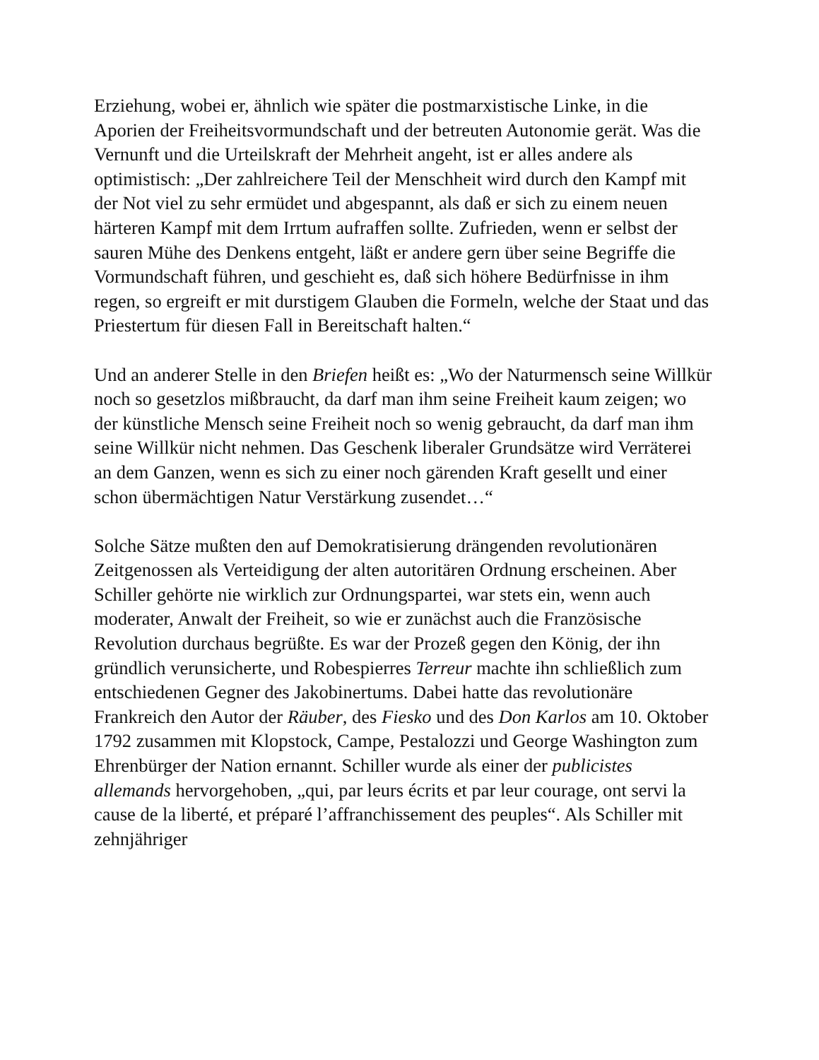Erziehung, wobei er, ähnlich wie später die postmarxistische Linke, in die Aporien der Freiheitsvormundschaft und der betreuten Autonomie gerät. Was die Vernunft und die Urteilskraft der Mehrheit angeht, ist er alles andere als optimistisch: „Der zahlreichere Teil der Menschheit wird durch den Kampf mit der Not viel zu sehr ermüdet und abgespannt, als daß er sich zu einem neuen härteren Kampf mit dem Irrtum aufraffen sollte. Zufrieden, wenn er selbst der sauren Mühe des Denkens entgeht, läßt er andere gern über seine Begriffe die Vormundschaft führen, und geschieht es, daß sich höhere Bedürfnisse in ihm regen, so ergreift er mit durstigem Glauben die Formeln, welche der Staat und das Priestertum für diesen Fall in Bereitschaft halten.“
Und an anderer Stelle in den Briefen heißt es: „Wo der Naturmensch seine Willkür noch so gesetzlos mißbraucht, da darf man ihm seine Freiheit kaum zeigen; wo der künstliche Mensch seine Freiheit noch so wenig gebraucht, da darf man ihm seine Willkür nicht nehmen. Das Geschenk liberaler Grundsätze wird Verräterei an dem Ganzen, wenn es sich zu einer noch gärenden Kraft gesellt und einer schon übermächtigen Natur Verstärkung zusendet…“
Solche Sätze mußten den auf Demokratisierung drängenden revolutionären Zeitgenossen als Verteidigung der alten autoritären Ordnung erscheinen. Aber Schiller gehörte nie wirklich zur Ordnungspartei, war stets ein, wenn auch moderater, Anwalt der Freiheit, so wie er zunächst auch die Französische Revolution durchaus begrüßte. Es war der Prozeß gegen den König, der ihn gründlich verunsicherte, und Robespierres Terreur machte ihn schließlich zum entschiedenen Gegner des Jakobinertums. Dabei hatte das revolutionäre Frankreich den Autor der Räuber, des Fiesko und des Don Karlos am 10. Oktober 1792 zusammen mit Klopstock, Campe, Pestalozzi und George Washington zum Ehrenbürger der Nation ernannt. Schiller wurde als einer der publicistes allemands hervorgehoben, „qui, par leurs écrits et par leur courage, ont servi la cause de la liberté, et préparé l’affranchissement des peuples“. Als Schiller mit zehnjähriger